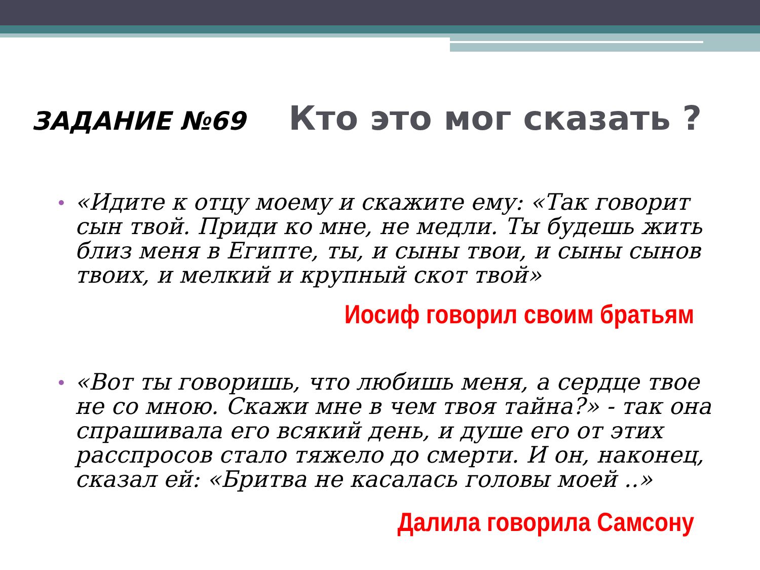ЗАДАНИЕ №69 Кто это мог сказать ?
«Идите к отцу моему и скажите ему: «Так говорит сын твой. Приди ко мне, не медли. Ты будешь жить близ меня в Египте, ты, и сыны твои, и сыны сынов твоих, и мелкий и крупный скот твой»
Иосиф говорил своим братьям
«Вот ты говоришь, что любишь меня, а сердце твое не со мною. Скажи мне в чем твоя тайна?» - так она спрашивала его всякий день, и душе его от этих расспросов стало тяжело до смерти. И он, наконец, сказал ей: «Бритва не касалась головы моей ..»
Далила говорила Самсону